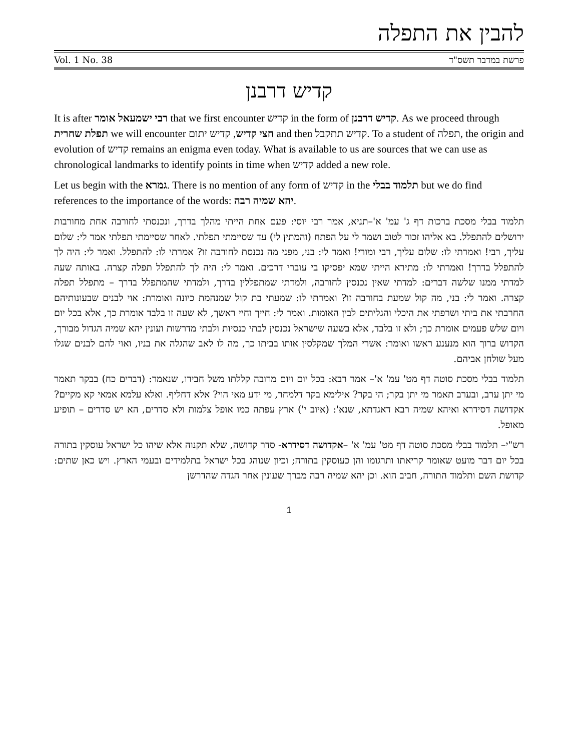להבין את התפלה
Vol. 1 No. 38 פרשת במדבר תשס"ד
קדיש דרבנן
It is after רבי ישמעאל אומר that we first encounter קדיש in the form of קדיש דרבנן. As we proceed through תפלת שחרית we will encounter חצי קדיש, קדיש יתום and then קדיש תתקבל. To a student of תפלה, the origin and evolution of קדיש remains an enigma even today. What is available to us are sources that we can use as chronological landmarks to identify points in time when קדיש added a new role.
Let us begin with the גמרא. There is no mention of any form of קדיש in the תלמוד בבלי but we do find references to the importance of the words: יהא שמיה רבה.
תלמוד בבלי מסכת ברכות דף ג' עמ' א'–תניא, אמר רבי יוסי: פעם אחת הייתי מהלך בדרך, ונכנסתי לחורבה אחת מחורבות ירושלים להתפלל. בא אליהו זכור לטוב ושמר לי על הפתח (והמתין לי) עד שסיימתי תפלתי. לאחר שסיימתי תפלתי אמר לי: שלום עליך, רבי! ואמרתי לו: שלום עליך, רבי ומורי! ואמר לי: בני, מפני מה נכנסת לחורבה זו? אמרתי לו: להתפלל. ואמר לי: היה לך להתפלל בדרך! ואמרתי לו: מתירא הייתי שמא יפסיקו בי עוברי דרכים. ואמר לי: היה לך להתפלל תפלה קצרה. באותה שעה למדתי ממנו שלשה דברים: למדתי שאין נכנסין לחורבה, ולמדתי שמתפללין בדרך, ולמדתי שהמתפלל בדרך – מתפלל תפלה קצרה. ואמר לי: בני, מה קול שמעת בחורבה זו? ואמרתי לו: שמעתי בת קול שמנהמת כיונה ואומרת: אוי לבנים שבעונותיהם החרבתי את ביתי ושרפתי את היכלי והגליתים לבין האומות. ואמר לי: חייך וחיי ראשך, לא שעה זו בלבד אומרת כך, אלא בכל יום ויום שלש פעמים אומרת כך; ולא זו בלבד, אלא בשעה שישראל נכנסין לבתי כנסיות ולבתי מדרשות ועונין יהא שמיה הגדול מבורך, הקדוש ברוך הוא מנענע ראשו ואומר: אשרי המלך שמקלסין אותו בביתו כך, מה לו לאב שהגלה את בניו, ואוי להם לבנים שגלו מעל שולחן אביהם.
תלמוד בבלי מסכת סוטה דף מט' עמ' א'– אמר רבא: בכל יום ויום מרובה קללתו משל חבירו, שנאמר: (דברים כח) בבקר תאמר מי יתן ערב, ובערב תאמר מי יתן בקר; הי בקר? אילימא בקר דלמחר, מי ידע מאי הוי? אלא דחליף. ואלא עלמא אמאי קא מקיים? אקדושה דסידרא ואיהא שמיה רבא דאגדתא, שנא': (איוב י') ארץ עפתה כמו אופל צלמות ולא סדרים, הא יש סדרים – תופיע מאופל.
רש"י– תלמוד בבלי מסכת סוטה דף מט' עמ' א' –אקדושה דסידרא- סדר קדושה, שלא תקנוה אלא שיהו כל ישראל עוסקין בתורה בכל יום דבר מועט שאומר קריאתו ותרגומו והן כעוסקין בתורה; וכיון שנוהג בכל ישראל בתלמידים ובעמי הארץ. ויש כאן שתים: קדושת השם ותלמוד התורה, חביב הוא. וכן יהא שמיה רבה מברך שעונין אחר הגדה שהדרשן
1